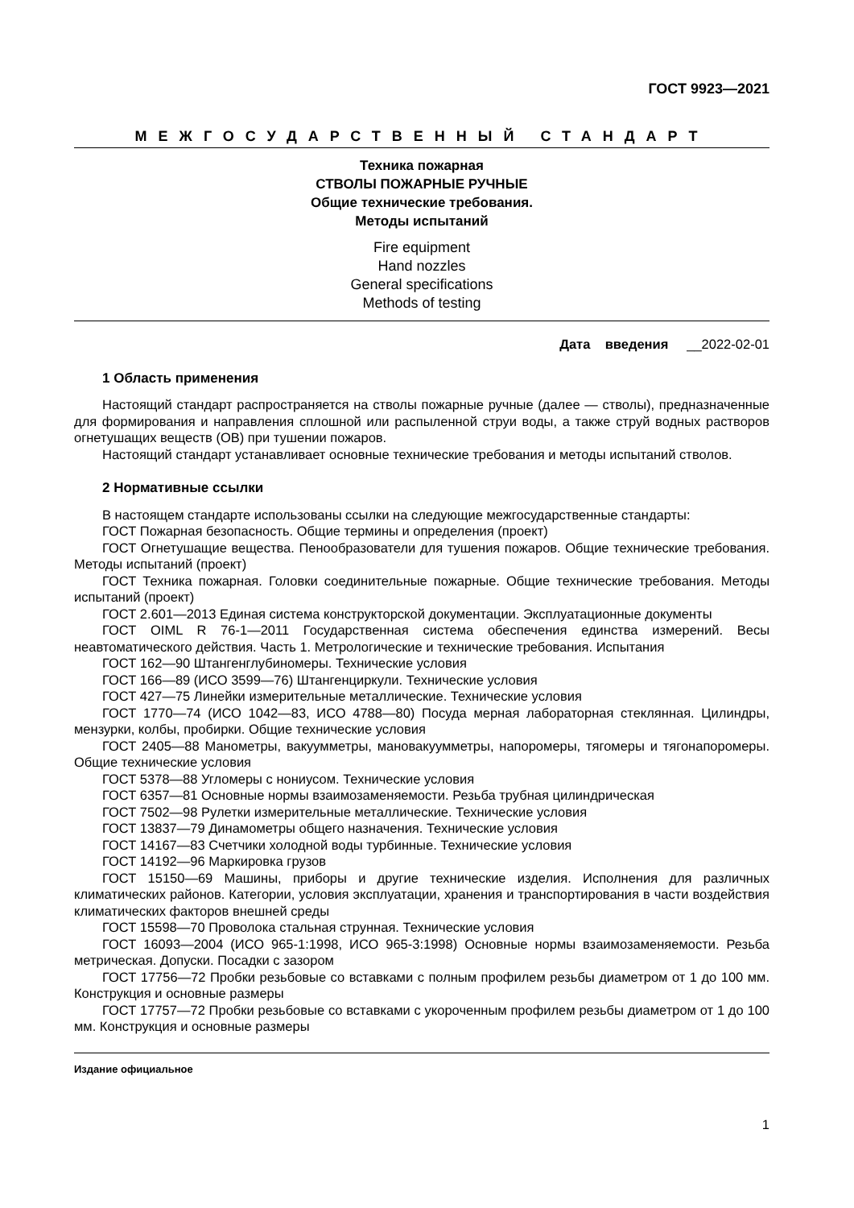ГОСТ 9923—2021
МЕЖГОСУДАРСТВЕННЫЙ СТАНДАРТ
Техника пожарная
СТВОЛЫ ПОЖАРНЫЕ РУЧНЫЕ
Общие технические требования.
Методы испытаний
Fire equipment
Hand nozzles
General specifications
Methods of testing
Дата введения __2022-02-01
1 Область применения
Настоящий стандарт распространяется на стволы пожарные ручные (далее — стволы), предназначенные для формирования и направления сплошной или распыленной струи воды, а также струй водных растворов огнетушащих веществ (ОВ) при тушении пожаров.
Настоящий стандарт устанавливает основные технические требования и методы испытаний стволов.
2 Нормативные ссылки
В настоящем стандарте использованы ссылки на следующие межгосударственные стандарты:
ГОСТ Пожарная безопасность. Общие термины и определения (проект)
ГОСТ Огнетушащие вещества. Пенообразователи для тушения пожаров. Общие технические требования. Методы испытаний (проект)
ГОСТ Техника пожарная. Головки соединительные пожарные. Общие технические требования. Методы испытаний (проект)
ГОСТ 2.601—2013 Единая система конструкторской документации. Эксплуатационные документы
ГОСТ OIML R 76-1—2011 Государственная система обеспечения единства измерений. Весы неавтоматического действия. Часть 1. Метрологические и технические требования. Испытания
ГОСТ 162—90 Штангенглубиномеры. Технические условия
ГОСТ 166—89 (ИСО 3599—76) Штангенциркули. Технические условия
ГОСТ 427—75 Линейки измерительные металлические. Технические условия
ГОСТ 1770—74 (ИСО 1042—83, ИСО 4788—80) Посуда мерная лабораторная стеклянная. Цилиндры, мензурки, колбы, пробирки. Общие технические условия
ГОСТ 2405—88 Манометры, вакуумметры, мановакуумметры, напоромеры, тягомеры и тягонапоромеры. Общие технические условия
ГОСТ 5378—88 Угломеры с нониусом. Технические условия
ГОСТ 6357—81 Основные нормы взаимозаменяемости. Резьба трубная цилиндрическая
ГОСТ 7502—98 Рулетки измерительные металлические. Технические условия
ГОСТ 13837—79 Динамометры общего назначения. Технические условия
ГОСТ 14167—83 Счетчики холодной воды турбинные. Технические условия
ГОСТ 14192—96 Маркировка грузов
ГОСТ 15150—69 Машины, приборы и другие технические изделия. Исполнения для различных климатических районов. Категории, условия эксплуатации, хранения и транспортирования в части воздействия климатических факторов внешней среды
ГОСТ 15598—70 Проволока стальная струнная. Технические условия
ГОСТ 16093—2004 (ИСО 965-1:1998, ИСО 965-3:1998) Основные нормы взаимозаменяемости. Резьба метрическая. Допуски. Посадки с зазором
ГОСТ 17756—72 Пробки резьбовые со вставками с полным профилем резьбы диаметром от 1 до 100 мм. Конструкция и основные размеры
ГОСТ 17757—72 Пробки резьбовые со вставками с укороченным профилем резьбы диаметром от 1 до 100 мм. Конструкция и основные размеры
Издание официальное
1